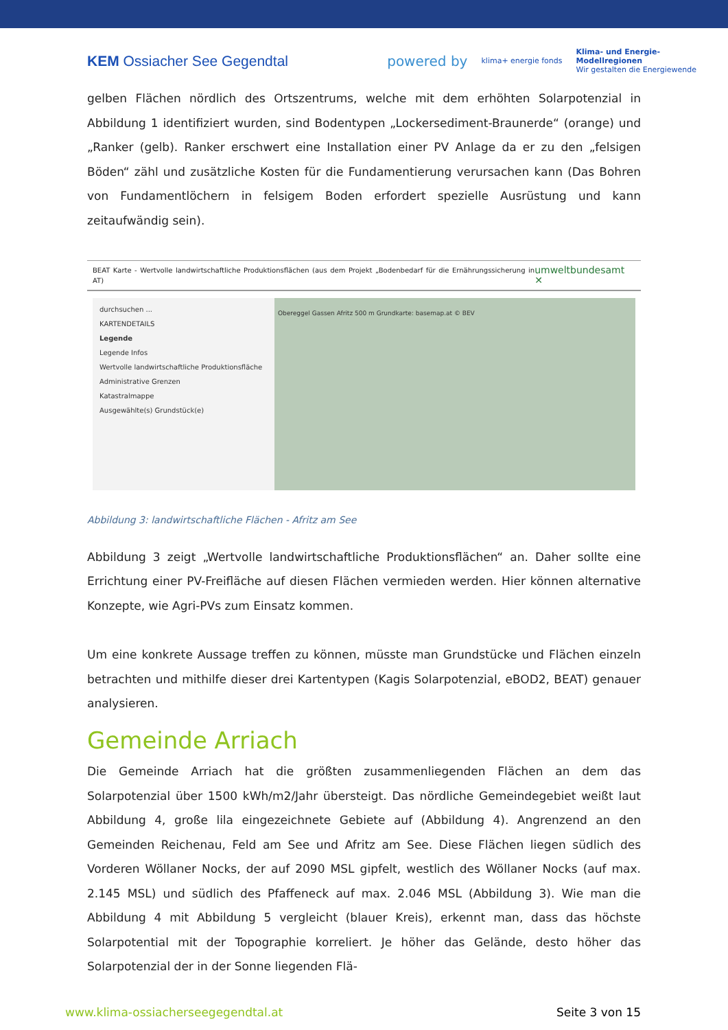KEM Ossiacher See Gegendtal
powered by klima+ energie fonds Klima- und Energie-
Modellregionen
Wir gestalten die Energiewende
gelben Flächen nördlich des Ortszentrums, welche mit dem erhöhten Solarpotenzial in Abbildung 1 identifiziert wurden, sind Bodentypen „Lockersediment-Braunerde“ (orange) und „Ranker (gelb). Ranker erschwert eine Installation einer PV Anlage da er zu den „felsigen Böden“ zähl und zusätzliche Kosten für die Fundamentierung verursachen kann (Das Bohren von Fundamentlöchern in felsigem Boden erfordert spezielle Ausrüstung und kann zeitaufwändig sein).
BEAT Karte - Wertvolle landwirtschaftliche Produktionsflächen (aus dem Projekt „Bodenbedarf für die Ernährungssicherung in AT) umweltbundesamt ✕
durchsuchen ...
KARTENDETAILS
Legende
Legende Infos
Wertvolle landwirtschaftliche Produktionsfläche
Administrative Grenzen
Katastralmappe
Ausgewählte(s) Grundstück(e)
Obereggel Gassen Afritz 500 m Grundkarte: basemap.at © BEV
Abbildung 3: landwirtschaftliche Flächen - Afritz am See
Abbildung 3 zeigt „Wertvolle landwirtschaftliche Produktionsflächen“ an. Daher sollte eine Errichtung einer PV-Freifläche auf diesen Flächen vermieden werden. Hier können alternative Konzepte, wie Agri-PVs zum Einsatz kommen.
Um eine konkrete Aussage treffen zu können, müsste man Grundstücke und Flächen einzeln betrachten und mithilfe dieser drei Kartentypen (Kagis Solarpotenzial, eBOD2, BEAT) genauer analysieren.
Gemeinde Arriach
Die Gemeinde Arriach hat die größten zusammenliegenden Flächen an dem das Solarpotenzial über 1500 kWh/m2/Jahr übersteigt. Das nördliche Gemeindegebiet weißt laut Abbildung 4, große lila eingezeichnete Gebiete auf (Abbildung 4). Angrenzend an den Gemeinden Reichenau, Feld am See und Afritz am See. Diese Flächen liegen südlich des Vorderen Wöllaner Nocks, der auf 2090 MSL gipfelt, westlich des Wöllaner Nocks (auf max. 2.145 MSL) und südlich des Pfaffeneck auf max. 2.046 MSL (Abbildung 3). Wie man die Abbildung 4 mit Abbildung 5 vergleicht (blauer Kreis), erkennt man, dass das höchste Solarpotential mit der Topographie korreliert. Je höher das Gelände, desto höher das Solarpotenzial der in der Sonne liegenden Flä-
www.klima-ossiacherseegegendtal.at Seite 3 von 15